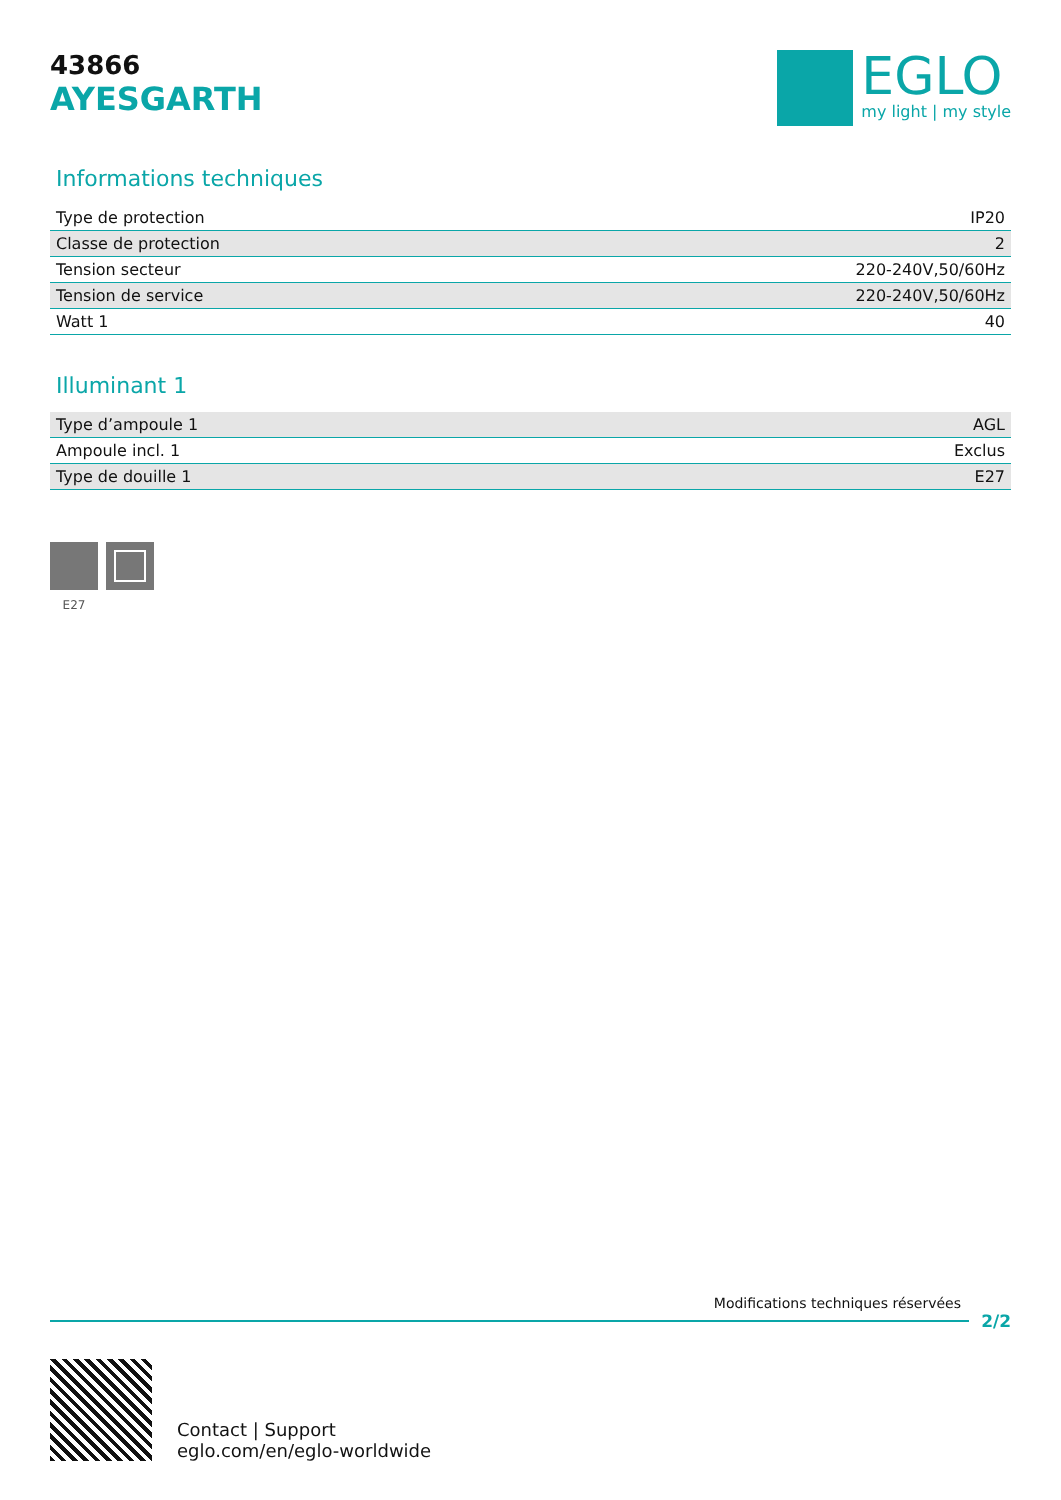43866
AYESGARTH
EGLO
my light | my style
Informations techniques
| Type de protection | IP20 |
| Classe de protection | 2 |
| Tension secteur | 220-240V,50/60Hz |
| Tension de service | 220-240V,50/60Hz |
| Watt 1 | 40 |
Illuminant 1
| Type d’ampoule 1 | AGL |
| Ampoule incl. 1 | Exclus |
| Type de douille 1 | E27 |
E27
Modifications techniques réservées
2/2
Contact | Support
eglo.com/en/eglo-worldwide